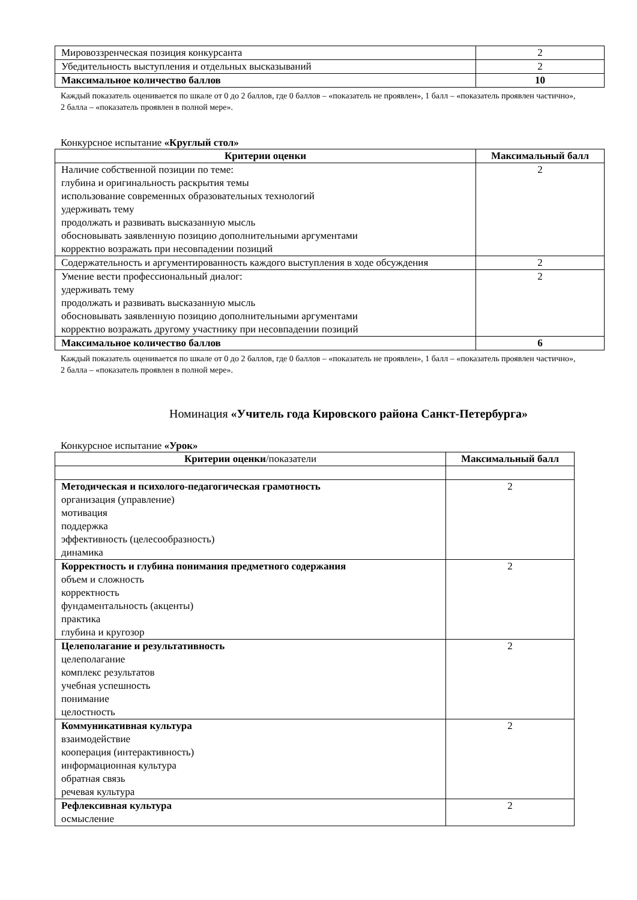| Мировоззренческая позиция конкурсанта | 2 |
| Убедительность выступления и отдельных высказываний | 2 |
| Максимальное количество баллов | 10 |
Каждый показатель оценивается по шкале от 0 до 2 баллов, где 0 баллов – «показатель не проявлен», 1 балл – «показатель проявлен частично», 2 балла – «показатель проявлен в полной мере».
Конкурсное испытание «Круглый стол»
| Критерии оценки | Максимальный балл |
| --- | --- |
| Наличие собственной позиции по теме: глубина и оригинальность раскрытия темы использование современных образовательных технологий удерживать тему продолжать и развивать высказанную мысль обосновывать заявленную позицию дополнительными аргументами корректно возражать при несовпадении позиций | 2 |
| Содержательность и аргументированность каждого выступления в ходе обсуждения | 2 |
| Умение вести профессиональный диалог: удерживать тему продолжать и развивать высказанную мысль обосновывать заявленную позицию дополнительными аргументами корректно возражать другому участнику при несовпадении позиций | 2 |
| Максимальное количество баллов | 6 |
Каждый показатель оценивается по шкале от 0 до 2 баллов, где 0 баллов – «показатель не проявлен», 1 балл – «показатель проявлен частично», 2 балла – «показатель проявлен в полной мере».
Номинация «Учитель года Кировского района Санкт-Петербурга»
Конкурсное испытание «Урок»
| Критерии оценки /показатели | Максимальный балл |
| --- | --- |
| Методическая и психолого-педагогическая грамотность организация (управление) мотивация поддержка эффективность (целесообразность) динамика | 2 |
| Корректность и глубина понимания предметного содержания объем и сложность корректность фундаментальность (акценты) практика глубина и кругозор | 2 |
| Целеполагание и результативность целеполагание комплекс результатов учебная успешность понимание целостность | 2 |
| Коммуникативная культура взаимодействие кооперация (интерактивность) информационная культура обратная связь речевая культура | 2 |
| Рефлексивная культура осмысление | 2 |